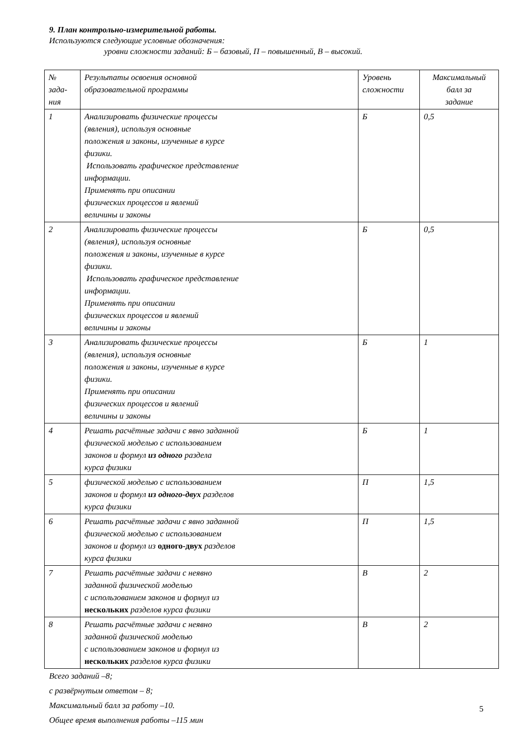9. План контрольно-измерительной работы.
Используются следующие условные обозначения:
уровни сложности заданий: Б – базовый, П – повышенный, В – высокий.
| № зада- ния | Результаты освоения основной образовательной программы | Уровень сложности | Максимальный балл за задание |
| 1 | Анализировать физические процессы (явления), используя основные положения и законы, изученные в курсе физики. Использовать графическое представление информации. Применять при описании физических процессов и явлений величины и законы | Б | 0,5 |
| 2 | Анализировать физические процессы (явления), используя основные положения и законы, изученные в курсе физики. Использовать графическое представление информации. Применять при описании физических процессов и явлений величины и законы | Б | 0,5 |
| 3 | Анализировать физические процессы (явления), используя основные положения и законы, изученные в курсе физики. Применять при описании физических процессов и явлений величины и законы | Б | 1 |
| 4 | Решать расчётные задачи с явно заданной физической моделью с использованием законов и формул из одного раздела курса физики | Б | 1 |
| 5 | физической моделью с использованием законов и формул из одного-двух разделов курса физики | П | 1,5 |
| 6 | Решать расчётные задачи с явно заданной физической моделью с использованием законов и формул из одного-двух разделов курса физики | П | 1,5 |
| 7 | Решать расчётные задачи с неявно заданной физической моделью с использованием законов и формул из нескольких разделов курса физики | В | 2 |
| 8 | Решать расчётные задачи с неявно заданной физической моделью с использованием законов и формул из нескольких разделов курса физики | В | 2 |
Всего заданий –8;
с развёрнутым ответом – 8;
Максимальный балл за работу –10.
Общее время выполнения работы –115 мин
5